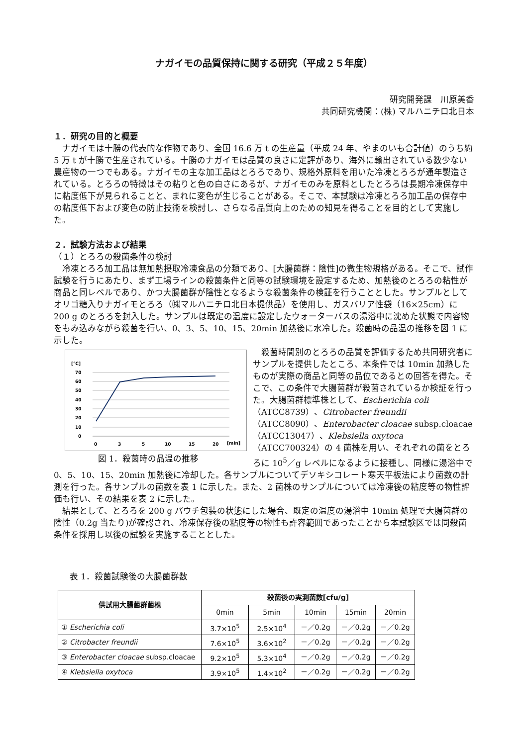ナガイモの品質保持に関する研究（平成２５年度）
研究開発課　川原美香
共同研究機関：(株) マルハニチロ北日本
１．研究の目的と概要
ナガイモは十勝の代表的な作物であり、全国 16.6 万 t の生産量（平成 24 年、やまのいも合計値）のうち約 5 万 t が十勝で生産されている。十勝のナガイモは品質の良さに定評があり、海外に輸出されている数少ない農産物の一つでもある。ナガイモの主な加工品はとろろであり、規格外原料を用いた冷凍とろろが通年製造されている。とろろの特徴はその粘りと色の白さにあるが、ナガイモのみを原料としたとろろは長期冷凍保存中に粘度低下が見られることと、まれに変色が生じることがある。そこで、本試験は冷凍とろろ加工品の保存中の粘度低下および変色の防止技術を検討し、さらなる品質向上のための知見を得ることを目的として実施した。
２．試験方法および結果
（１）とろろの殺菌条件の検討
冷凍とろろ加工品は無加熱摂取冷凍食品の分類であり、[大腸菌群：陰性]の微生物規格がある。そこで、試作試験を行うにあたり、まず工場ラインの殺菌条件と同等の試験環境を設定するため、加熱後のとろろの粘性が商品と同レベルであり、かつ大腸菌群が陰性となるような殺菌条件の検証を行うこととした。サンプルとしてオリゴ糖入りナガイモとろろ（㈱マルハニチロ北日本提供品）を使用し、ガスバリア性袋（16×25cm）に 200 g のとろろを封入した。サンプルは既定の温度に設定したウォーターバスの湯浴中に沈めた状態で内容物をもみ込みながら殺菌を行い、0、3、5、10、15、20min 加熱後に水冷した。殺菌時の品温の推移を図 1 に示した。
[℃]
70
60
50
40
30
20
10
0
0
3
5
10
15
20
[min]
図 1．殺菌時の品温の推移
殺菌時間別のとろろの品質を評価するため共同研究者にサンプルを提供したところ、本条件では 10min 加熱したものが実際の商品と同等の品位であるとの回答を得た。そこで、この条件で大腸菌群が殺菌されているか検証を行った。大腸菌群標準株として、Escherichia coli（ATCC8739）、Citrobacter freundii（ATCC8090）、Enterobacter cloacae subsp.cloacae（ATCC13047）、Klebsiella oxytoca（ATCC700324）の 4 菌株を用い、それぞれの菌をとろろに 10<sup>5</sup>／g レベルになるように接種し、同様に湯浴中で 0、5、10、15、20min 加熱後に冷却した。各サンプルについてデソキシコレート寒天平板法により菌数の計測を行った。各サンプルの菌数を表 1 に示した。また、2 菌株のサンプルについては冷凍後の粘度等の物性評価も行い、その結果を表 2 に示した。
結果として、とろろを 200 g パウチ包装の状態にした場合、既定の温度の湯浴中 10min 処理で大腸菌群の陰性（0.2g 当たり)が確認され、冷凍保存後の粘度等の物性も許容範囲であったことから本試験区では同殺菌条件を採用し以後の試験を実施することとした。
表 1．殺菌試験後の大腸菌群数
| 供試用大腸菌群菌株 | 殺菌後の実測菌数[cfu/g] | | | | |
| --- | --- | --- | --- | --- | --- |
| | 0min | 5min | 10min | 15min | 20min |
| ① Escherichia coli | 3.7×10<sup>5</sup> | 2.5×10<sup>4</sup> | －／0.2g | －／0.2g | －／0.2g |
| ② Citrobacter freundii | 7.6×10<sup>5</sup> | 3.6×10<sup>2</sup> | －／0.2g | －／0.2g | －／0.2g |
| ③ Enterobacter cloacae subsp.cloacae | 9.2×10<sup>5</sup> | 5.3×10<sup>4</sup> | －／0.2g | －／0.2g | －／0.2g |
| ④ Klebsiella oxytoca | 3.9×10<sup>5</sup> | 1.4×10<sup>2</sup> | －／0.2g | －／0.2g | －／0.2g |